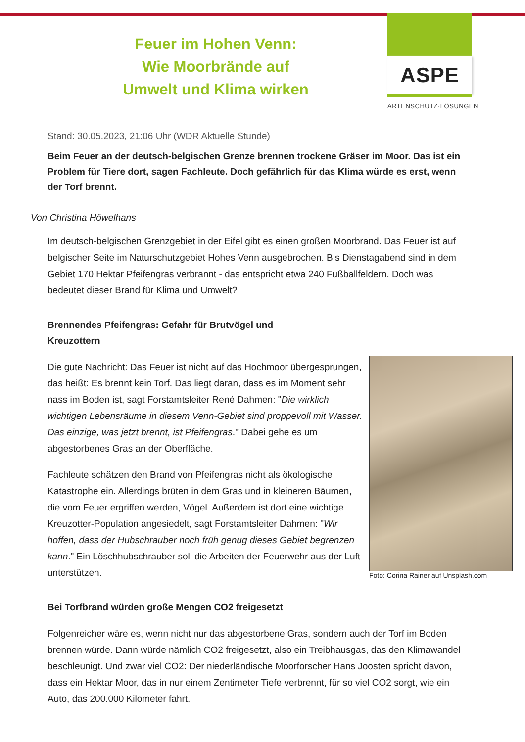ASPE
ARTENSCHUTZ·LÖSUNGEN
Feuer im Hohen Venn:
Wie Moorbrände auf
Umwelt und Klima wirken
Stand: 30.05.2023, 21:06 Uhr (WDR Aktuelle Stunde)
Beim Feuer an der deutsch-belgischen Grenze brennen trockene Gräser im Moor. Das ist ein Problem für Tiere dort, sagen Fachleute. Doch gefährlich für das Klima würde es erst, wenn der Torf brennt.
Von Christina Höwelhans
Im deutsch-belgischen Grenzgebiet in der Eifel gibt es einen großen Moorbrand. Das Feuer ist auf belgischer Seite im Naturschutzgebiet Hohes Venn ausgebrochen. Bis Dienstagabend sind in dem Gebiet 170 Hektar Pfeifengras verbrannt - das entspricht etwa 240 Fußballfeldern. Doch was bedeutet dieser Brand für Klima und Umwelt?
Brennendes Pfeifengras: Gefahr für Brutvögel und Kreuzottern
Foto: Corina Rainer auf Unsplash.com
Die gute Nachricht: Das Feuer ist nicht auf das Hochmoor übergesprungen, das heißt: Es brennt kein Torf. Das liegt daran, dass es im Moment sehr nass im Boden ist, sagt Forstamtsleiter René Dahmen: "Die wirklich wichtigen Lebensräume in diesem Venn-Gebiet sind proppevoll mit Wasser. Das einzige, was jetzt brennt, ist Pfeifengras." Dabei gehe es um abgestorbenes Gras an der Oberfläche.
Fachleute schätzen den Brand von Pfeifengras nicht als ökologische Katastrophe ein. Allerdings brüten in dem Gras und in kleineren Bäumen, die vom Feuer ergriffen werden, Vögel. Außerdem ist dort eine wichtige Kreuzotter-Population angesiedelt, sagt Forstamtsleiter Dahmen: "Wir hoffen, dass der Hubschrauber noch früh genug dieses Gebiet begrenzen kann." Ein Löschhubschrauber soll die Arbeiten der Feuerwehr aus der Luft unterstützen.
Bei Torfbrand würden große Mengen CO2 freigesetzt
Folgenreicher wäre es, wenn nicht nur das abgestorbene Gras, sondern auch der Torf im Boden brennen würde. Dann würde nämlich CO2 freigesetzt, also ein Treibhausgas, das den Klimawandel beschleunigt. Und zwar viel CO2: Der niederländische Moorforscher Hans Joosten spricht davon, dass ein Hektar Moor, das in nur einem Zentimeter Tiefe verbrennt, für so viel CO2 sorgt, wie ein Auto, das 200.000 Kilometer fährt.